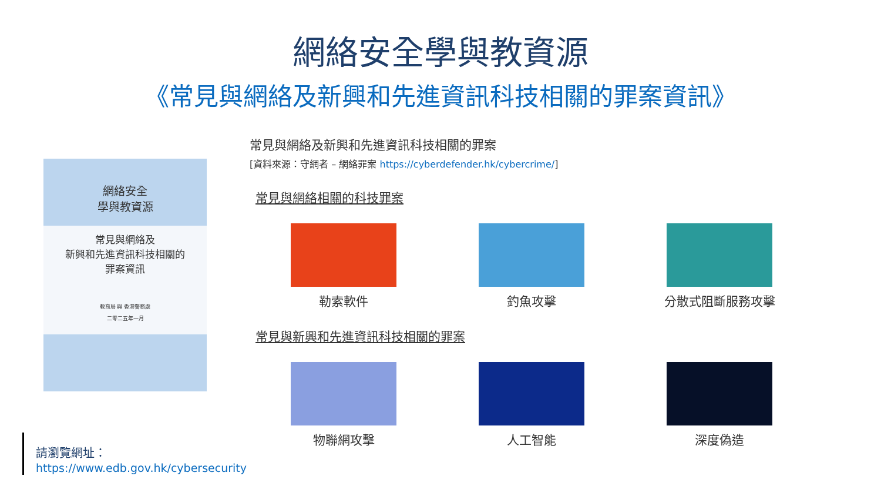網絡安全學與教資源
《常見與網絡及新興和先進資訊科技相關的罪案資訊》
網絡安全
學與教資源
常見與網絡及
新興和先進資訊科技相關的
罪案資訊
教育局 與 香港警務處
二零二五年一月
請瀏覽網址：
https://www.edb.gov.hk/cybersecurity
常見與網絡及新興和先進資訊科技相關的罪案
[資料來源：守網者 – 網絡罪案 https://cyberdefender.hk/cybercrime/]
常見與網絡相關的科技罪案
勒索軟件 釣魚攻擊 分散式阻斷服務攻擊
常見與新興和先進資訊科技相關的罪案
物聯網攻擊 人工智能 深度偽造